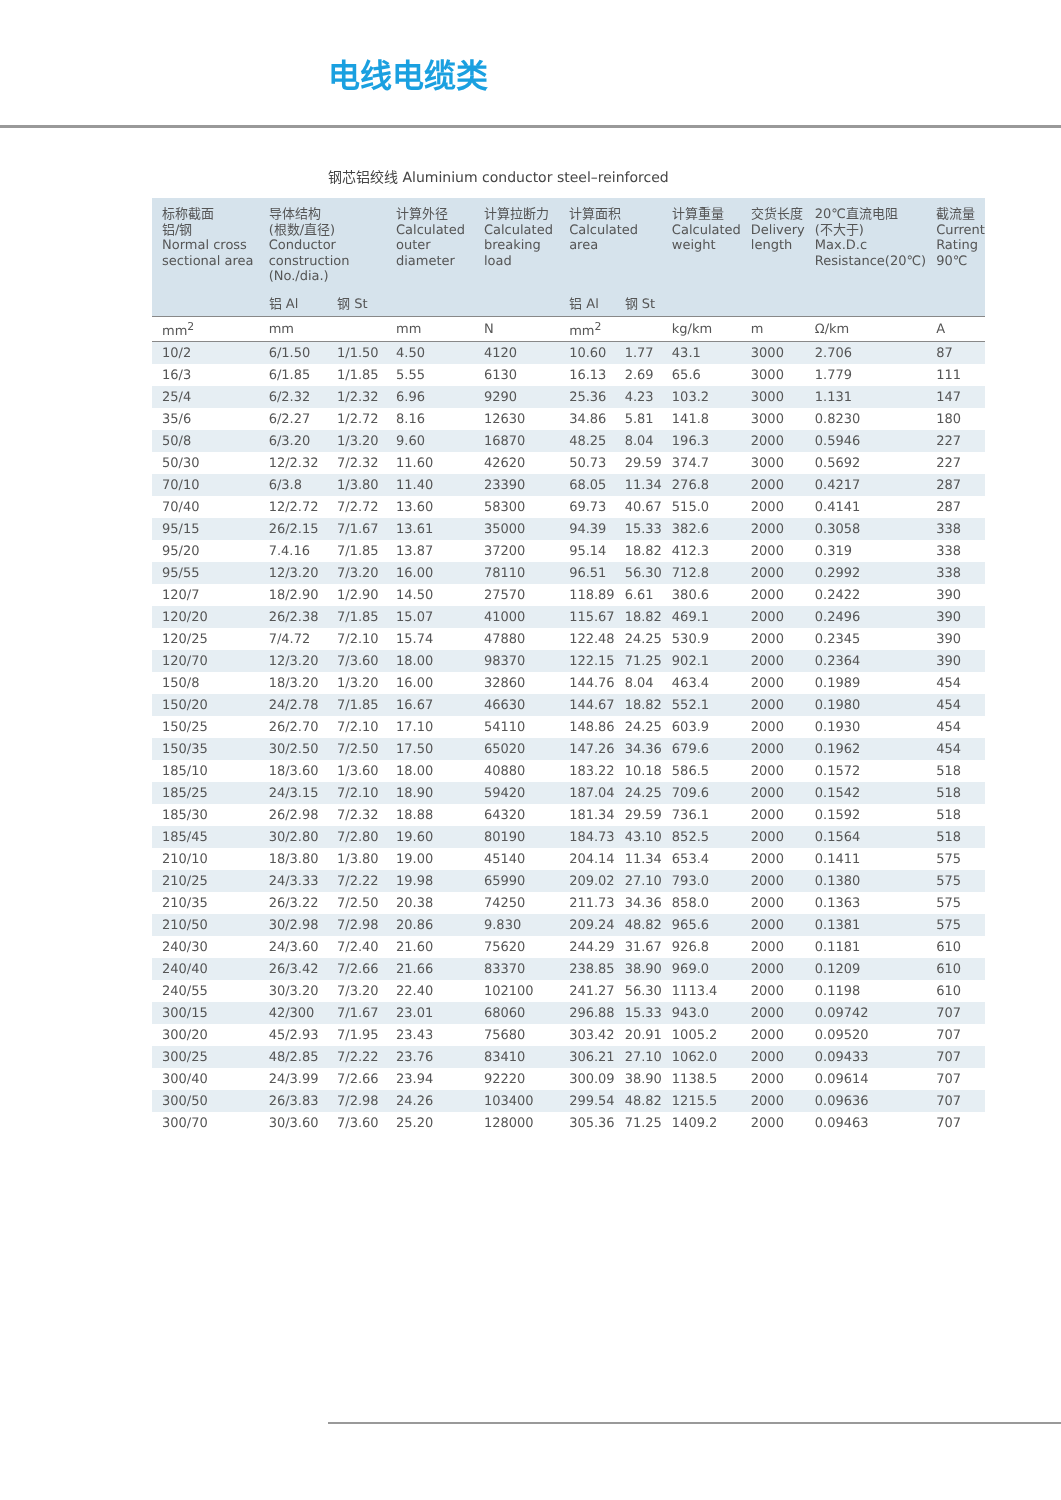电线电缆类
钢芯铝绞线 Aluminium conductor steel–reinforced
| 标称截面 铝/钢 Normal cross sectional area | 导体结构 (根数/直径) Conductor construction (No./dia.) | | 计算外径 Calculated outer diameter | 计算拉断力 Calculated breaking load | 计算面积 Calculated area | | 计算重量 Calculated weight | 交货长度 Delivery length | 20℃直流电阻 (不大于) Max.D.c Resistance(20℃) | 截流量 Current Rating 90℃ |
| --- | --- | --- | --- | --- | --- | --- | --- | --- | --- | --- |
| | 铝 Al | 钢 St | | | 铝 Al | 钢 St | | | | |
| mm<sup>2</sup> | mm | | mm | N | mm<sup>2</sup> | | kg/km | m | Ω/km | A |
| 10/2 | 6/1.50 | 1/1.50 | 4.50 | 4120 | 10.60 | 1.77 | 43.1 | 3000 | 2.706 | 87 |
| 16/3 | 6/1.85 | 1/1.85 | 5.55 | 6130 | 16.13 | 2.69 | 65.6 | 3000 | 1.779 | 111 |
| 25/4 | 6/2.32 | 1/2.32 | 6.96 | 9290 | 25.36 | 4.23 | 103.2 | 3000 | 1.131 | 147 |
| 35/6 | 6/2.27 | 1/2.72 | 8.16 | 12630 | 34.86 | 5.81 | 141.8 | 3000 | 0.8230 | 180 |
| 50/8 | 6/3.20 | 1/3.20 | 9.60 | 16870 | 48.25 | 8.04 | 196.3 | 2000 | 0.5946 | 227 |
| 50/30 | 12/2.32 | 7/2.32 | 11.60 | 42620 | 50.73 | 29.59 | 374.7 | 3000 | 0.5692 | 227 |
| 70/10 | 6/3.8 | 1/3.80 | 11.40 | 23390 | 68.05 | 11.34 | 276.8 | 2000 | 0.4217 | 287 |
| 70/40 | 12/2.72 | 7/2.72 | 13.60 | 58300 | 69.73 | 40.67 | 515.0 | 2000 | 0.4141 | 287 |
| 95/15 | 26/2.15 | 7/1.67 | 13.61 | 35000 | 94.39 | 15.33 | 382.6 | 2000 | 0.3058 | 338 |
| 95/20 | 7.4.16 | 7/1.85 | 13.87 | 37200 | 95.14 | 18.82 | 412.3 | 2000 | 0.319 | 338 |
| 95/55 | 12/3.20 | 7/3.20 | 16.00 | 78110 | 96.51 | 56.30 | 712.8 | 2000 | 0.2992 | 338 |
| 120/7 | 18/2.90 | 1/2.90 | 14.50 | 27570 | 118.89 | 6.61 | 380.6 | 2000 | 0.2422 | 390 |
| 120/20 | 26/2.38 | 7/1.85 | 15.07 | 41000 | 115.67 | 18.82 | 469.1 | 2000 | 0.2496 | 390 |
| 120/25 | 7/4.72 | 7/2.10 | 15.74 | 47880 | 122.48 | 24.25 | 530.9 | 2000 | 0.2345 | 390 |
| 120/70 | 12/3.20 | 7/3.60 | 18.00 | 98370 | 122.15 | 71.25 | 902.1 | 2000 | 0.2364 | 390 |
| 150/8 | 18/3.20 | 1/3.20 | 16.00 | 32860 | 144.76 | 8.04 | 463.4 | 2000 | 0.1989 | 454 |
| 150/20 | 24/2.78 | 7/1.85 | 16.67 | 46630 | 144.67 | 18.82 | 552.1 | 2000 | 0.1980 | 454 |
| 150/25 | 26/2.70 | 7/2.10 | 17.10 | 54110 | 148.86 | 24.25 | 603.9 | 2000 | 0.1930 | 454 |
| 150/35 | 30/2.50 | 7/2.50 | 17.50 | 65020 | 147.26 | 34.36 | 679.6 | 2000 | 0.1962 | 454 |
| 185/10 | 18/3.60 | 1/3.60 | 18.00 | 40880 | 183.22 | 10.18 | 586.5 | 2000 | 0.1572 | 518 |
| 185/25 | 24/3.15 | 7/2.10 | 18.90 | 59420 | 187.04 | 24.25 | 709.6 | 2000 | 0.1542 | 518 |
| 185/30 | 26/2.98 | 7/2.32 | 18.88 | 64320 | 181.34 | 29.59 | 736.1 | 2000 | 0.1592 | 518 |
| 185/45 | 30/2.80 | 7/2.80 | 19.60 | 80190 | 184.73 | 43.10 | 852.5 | 2000 | 0.1564 | 518 |
| 210/10 | 18/3.80 | 1/3.80 | 19.00 | 45140 | 204.14 | 11.34 | 653.4 | 2000 | 0.1411 | 575 |
| 210/25 | 24/3.33 | 7/2.22 | 19.98 | 65990 | 209.02 | 27.10 | 793.0 | 2000 | 0.1380 | 575 |
| 210/35 | 26/3.22 | 7/2.50 | 20.38 | 74250 | 211.73 | 34.36 | 858.0 | 2000 | 0.1363 | 575 |
| 210/50 | 30/2.98 | 7/2.98 | 20.86 | 9.830 | 209.24 | 48.82 | 965.6 | 2000 | 0.1381 | 575 |
| 240/30 | 24/3.60 | 7/2.40 | 21.60 | 75620 | 244.29 | 31.67 | 926.8 | 2000 | 0.1181 | 610 |
| 240/40 | 26/3.42 | 7/2.66 | 21.66 | 83370 | 238.85 | 38.90 | 969.0 | 2000 | 0.1209 | 610 |
| 240/55 | 30/3.20 | 7/3.20 | 22.40 | 102100 | 241.27 | 56.30 | 1113.4 | 2000 | 0.1198 | 610 |
| 300/15 | 42/300 | 7/1.67 | 23.01 | 68060 | 296.88 | 15.33 | 943.0 | 2000 | 0.09742 | 707 |
| 300/20 | 45/2.93 | 7/1.95 | 23.43 | 75680 | 303.42 | 20.91 | 1005.2 | 2000 | 0.09520 | 707 |
| 300/25 | 48/2.85 | 7/2.22 | 23.76 | 83410 | 306.21 | 27.10 | 1062.0 | 2000 | 0.09433 | 707 |
| 300/40 | 24/3.99 | 7/2.66 | 23.94 | 92220 | 300.09 | 38.90 | 1138.5 | 2000 | 0.09614 | 707 |
| 300/50 | 26/3.83 | 7/2.98 | 24.26 | 103400 | 299.54 | 48.82 | 1215.5 | 2000 | 0.09636 | 707 |
| 300/70 | 30/3.60 | 7/3.60 | 25.20 | 128000 | 305.36 | 71.25 | 1409.2 | 2000 | 0.09463 | 707 |